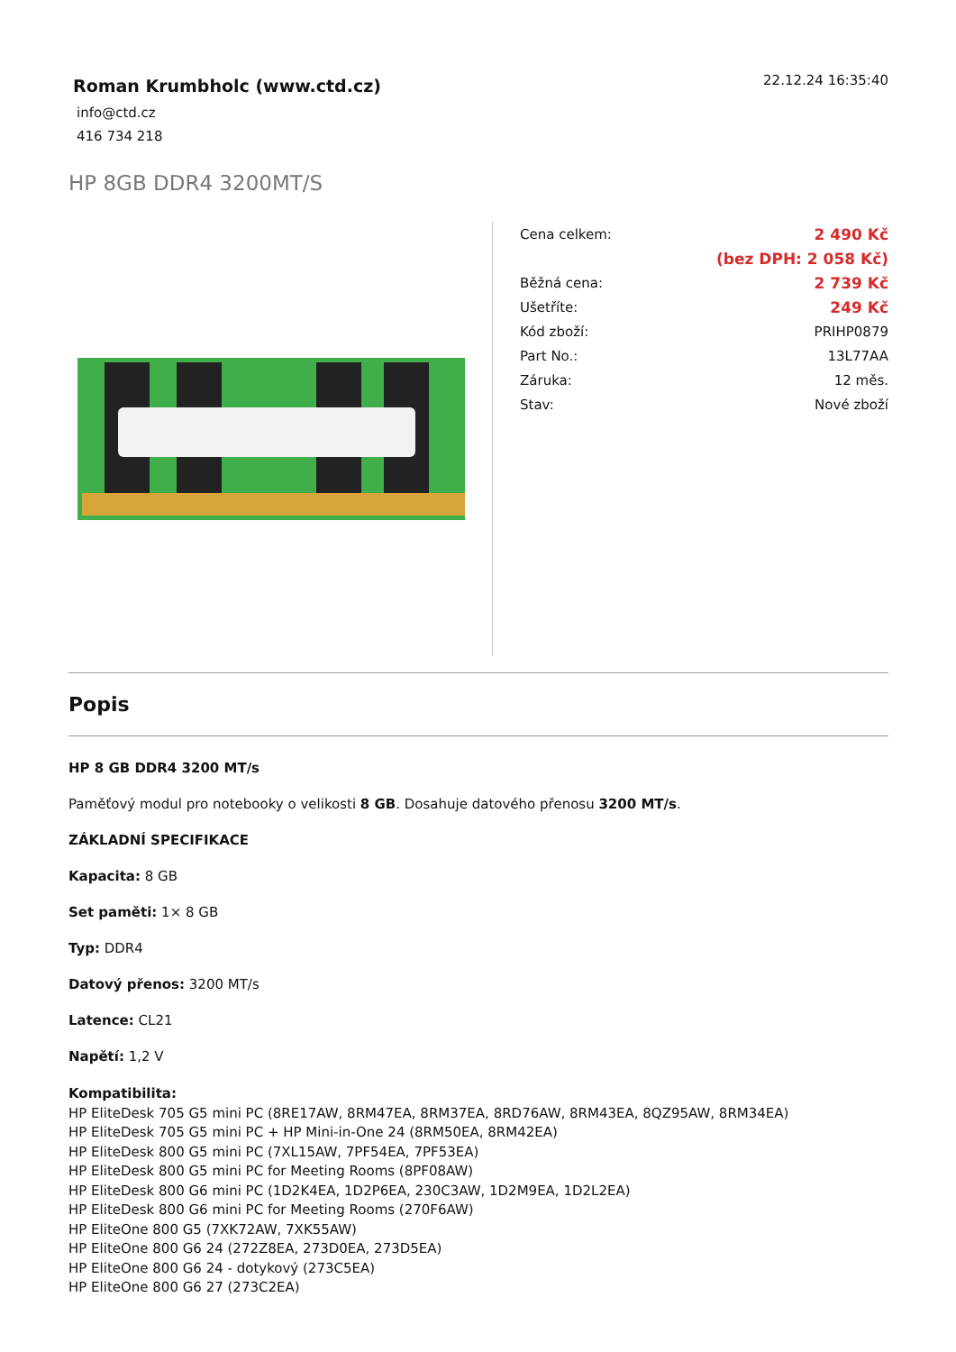Roman Krumbholc (www.ctd.cz)
info@ctd.cz
416 734 218
22.12.24 16:35:40
HP 8GB DDR4 3200MT/S
| Cena celkem: | 2 490 Kč |
| | (bez DPH: 2 058 Kč) |
| Běžná cena: | 2 739 Kč |
| Ušetříte: | 249 Kč |
| Kód zboží: | PRIHP0879 |
| Part No.: | 13L77AA |
| Záruka: | 12 měs. |
| Stav: | Nové zboží |
Popis
HP 8 GB DDR4 3200 MT/s
Paměťový modul pro notebooky o velikosti 8 GB. Dosahuje datového přenosu 3200 MT/s.
ZÁKLADNÍ SPECIFIKACE
Kapacita: 8 GB
Set paměti: 1× 8 GB
Typ: DDR4
Datový přenos: 3200 MT/s
Latence: CL21
Napětí: 1,2 V
Kompatibilita:
HP EliteDesk 705 G5 mini PC (8RE17AW, 8RM47EA, 8RM37EA, 8RD76AW, 8RM43EA, 8QZ95AW, 8RM34EA)
HP EliteDesk 705 G5 mini PC + HP Mini-in-One 24 (8RM50EA, 8RM42EA)
HP EliteDesk 800 G5 mini PC (7XL15AW, 7PF54EA, 7PF53EA)
HP EliteDesk 800 G5 mini PC for Meeting Rooms (8PF08AW)
HP EliteDesk 800 G6 mini PC (1D2K4EA, 1D2P6EA, 230C3AW, 1D2M9EA, 1D2L2EA)
HP EliteDesk 800 G6 mini PC for Meeting Rooms (270F6AW)
HP EliteOne 800 G5 (7XK72AW, 7XK55AW)
HP EliteOne 800 G6 24 (272Z8EA, 273D0EA, 273D5EA)
HP EliteOne 800 G6 24 - dotykový (273C5EA)
HP EliteOne 800 G6 27 (273C2EA)